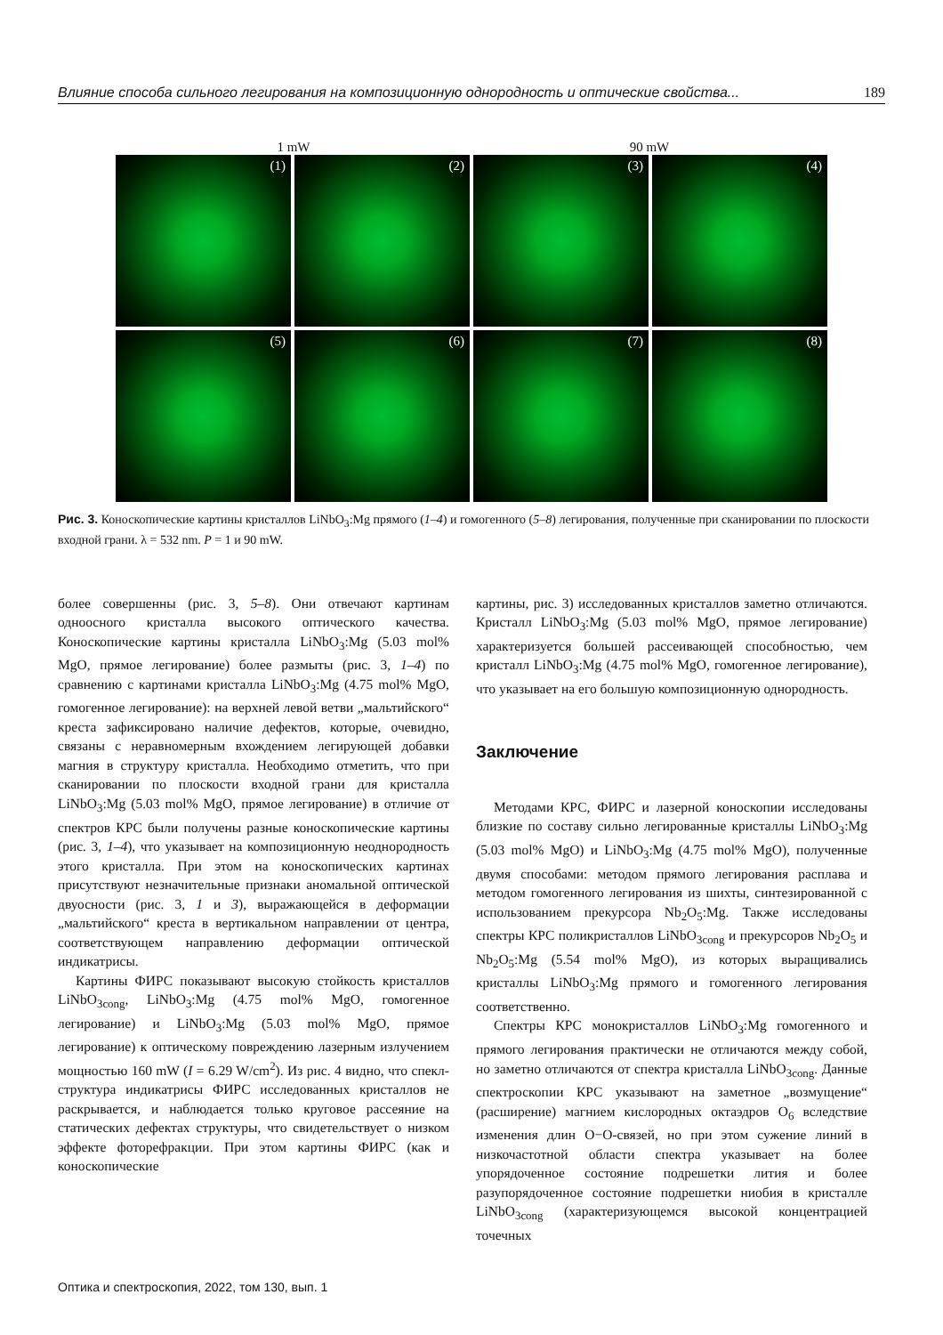Влияние способа сильного легирования на композиционную однородность и оптические свойства... 189
1 mW 90 mW
(1)
(2)
(3)
(4)
(5)
(6)
(7)
(8)
Рис. 3. Коноскопические картины кристаллов LiNbO<sub>3</sub>:Mg прямого (1–4) и гомогенного (5–8) легирования, полученные при сканировании по плоскости входной грани. λ = 532 nm. P = 1 и 90 mW.
более совершенны (рис. 3, 5–8). Они отвечают картинам одноосного кристалла высокого оптического качества. Коноскопические картины кристалла LiNbO<sub>3</sub>:Mg (5.03 mol% MgO, прямое легирование) более размыты (рис. 3, 1–4) по сравнению с картинами кристалла LiNbO<sub>3</sub>:Mg (4.75 mol% MgO, гомогенное легирование): на верхней левой ветви „мальтийского“ креста зафиксировано наличие дефектов, которые, очевидно, связаны с неравномерным вхождением легирующей добавки магния в структуру кристалла. Необходимо отметить, что при сканировании по плоскости входной грани для кристалла LiNbO<sub>3</sub>:Mg (5.03 mol% MgO, прямое легирование) в отличие от спектров КРС были получены разные коноскопические картины (рис. 3, 1–4), что указывает на композиционную неоднородность этого кристалла. При этом на коноскопических картинах присутствуют незначительные признаки аномальной оптической двуосности (рис. 3, 1 и 3), выражающейся в деформации „мальтийского“ креста в вертикальном направлении от центра, соответствующем направлению деформации оптической индикатрисы.
Картины ФИРС показывают высокую стойкость кристаллов LiNbO<sub>3cong</sub>, LiNbO<sub>3</sub>:Mg (4.75 mol% MgO, гомогенное легирование) и LiNbO<sub>3</sub>:Mg (5.03 mol% MgO, прямое легирование) к оптическому повреждению лазерным излучением мощностью 160 mW (I = 6.29 W/cm<sup>2</sup>). Из рис. 4 видно, что спекл-структура индикатрисы ФИРС исследованных кристаллов не раскрывается, и наблюдается только круговое рассеяние на статических дефектах структуры, что свидетельствует о низком эффекте фоторефракции. При этом картины ФИРС (как и коноскопические
картины, рис. 3) исследованных кристаллов заметно отличаются. Кристалл LiNbO<sub>3</sub>:Mg (5.03 mol% MgO, прямое легирование) характеризуется большей рассеивающей способностью, чем кристалл LiNbO<sub>3</sub>:Mg (4.75 mol% MgO, гомогенное легирование), что указывает на его большую композиционную однородность.
Заключение
Методами КРС, ФИРС и лазерной коноскопии исследованы близкие по составу сильно легированные кристаллы LiNbO<sub>3</sub>:Mg (5.03 mol% MgO) и LiNbO<sub>3</sub>:Mg (4.75 mol% MgO), полученные двумя способами: методом прямого легирования расплава и методом гомогенного легирования из шихты, синтезированной с использованием прекурсора Nb<sub>2</sub>O<sub>5</sub>:Mg. Также исследованы спектры КРС поликристаллов LiNbO<sub>3cong</sub> и прекурсоров Nb<sub>2</sub>O<sub>5</sub> и Nb<sub>2</sub>O<sub>5</sub>:Mg (5.54 mol% MgO), из которых выращивались кристаллы LiNbO<sub>3</sub>:Mg прямого и гомогенного легирования соответственно.
Спектры КРС монокристаллов LiNbO<sub>3</sub>:Mg гомогенного и прямого легирования практически не отличаются между собой, но заметно отличаются от спектра кристалла LiNbO<sub>3cong</sub>. Данные спектроскопии КРС указывают на заметное „возмущение“ (расширение) магнием кислородных октаэдров O<sub>6</sub> вследствие изменения длин O−O-связей, но при этом сужение линий в низкочастотной области спектра указывает на более упорядоченное состояние подрешетки лития и более разупорядоченное состояние подрешетки ниобия в кристалле LiNbO<sub>3cong</sub> (характеризующемся высокой концентрацией точечных
Оптика и спектроскопия, 2022, том 130, вып. 1